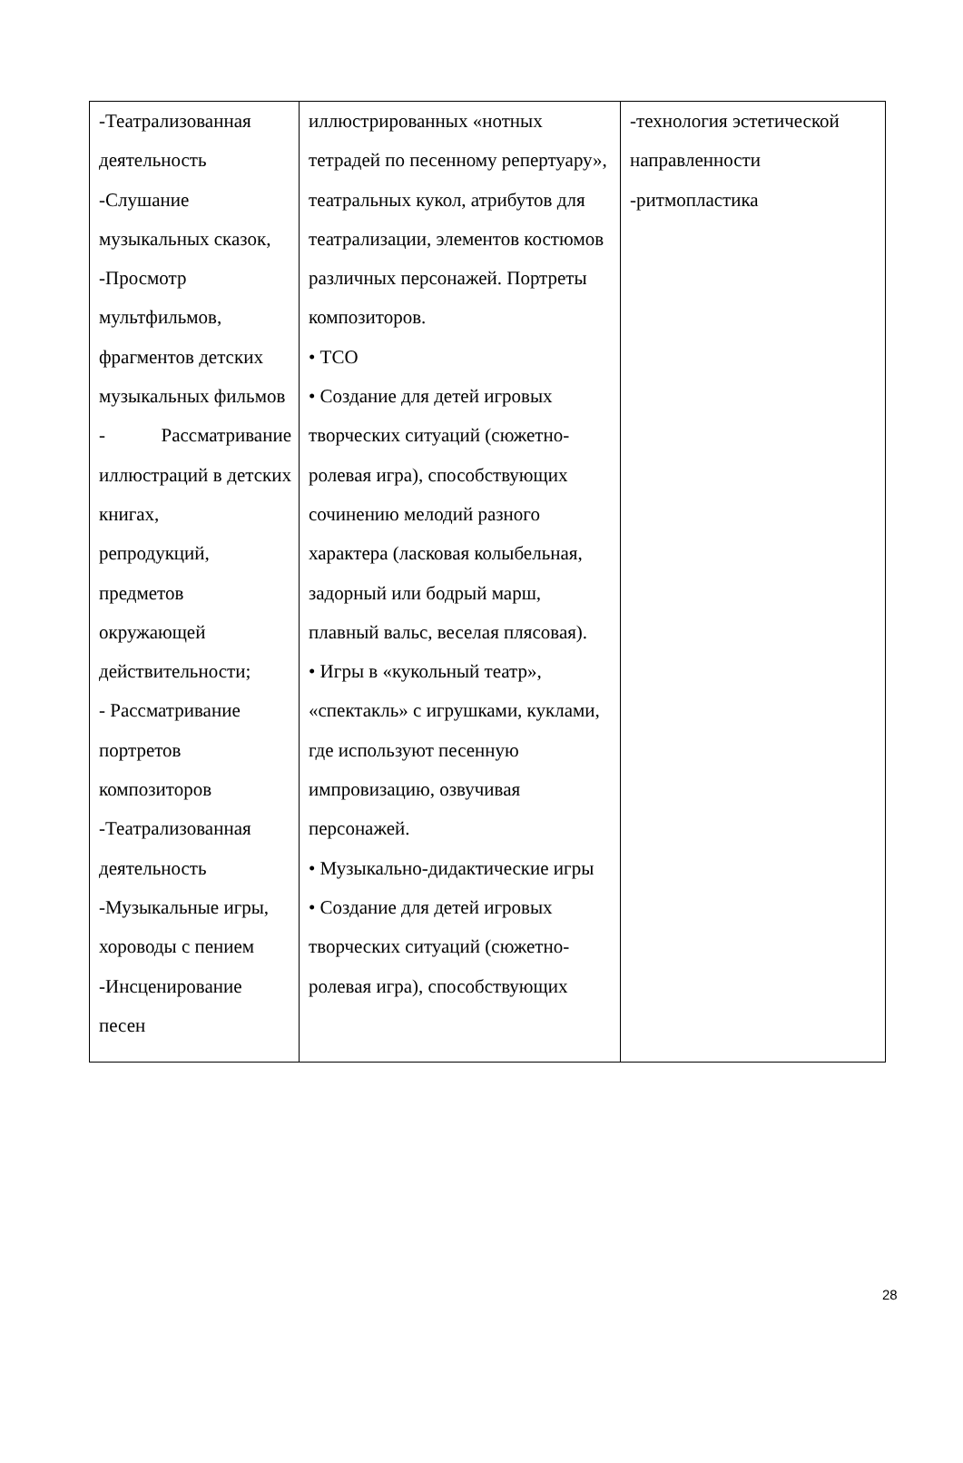| -Театрализованная деятельность -Слушание музыкальных сказок, -Просмотр мультфильмов, фрагментов детских музыкальных фильмов - Рассматривание иллюстраций в детских книгах, репродукций, предметов окружающей действительности; - Рассматривание портретов композиторов -Театрализованная деятельность -Музыкальные игры, хороводы с пением -Инсценирование песен | иллюстрированных «нотных тетрадей по песенному репертуару», театральных кукол, атрибутов для театрализации, элементов костюмов различных персонажей. Портреты композиторов. • ТСО • Создание для детей игровых творческих ситуаций (сюжетно-ролевая игра), способствующих сочинению мелодий разного характера (ласковая колыбельная, задорный или бодрый марш, плавный вальс, веселая плясовая). • Игры в «кукольный театр», «спектакль» с игрушками, куклами, где используют песенную импровизацию, озвучивая персонажей. • Музыкально-дидактические игры • Создание для детей игровых творческих ситуаций (сюжетно-ролевая игра), способствующих | -технология эстетической направленности -ритмопластика |
28